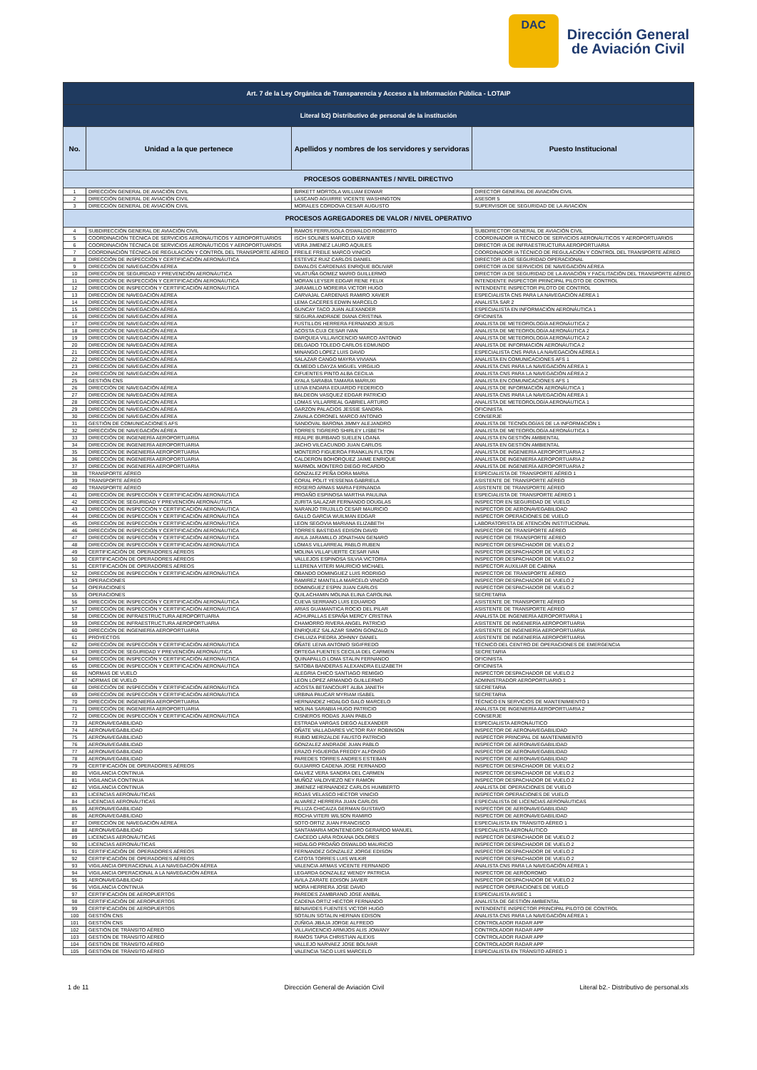DAC
Dirección General
de Aviación Civil
| Art. 7 de la Ley Orgánica de Transparencia y Acceso a la Información Pública - LOTAIP | | | |
| Literal b2) Distributivo de personal de la institución | | | |
| No. | Unidad a la que pertenece | Apellidos y nombres de los servidores y servidoras | Puesto Institucional |
| PROCESOS GOBERNANTES / NIVEL DIRECTIVO | | | |
| 1 | DIRECCIÓN GENERAL DE AVIACIÓN CIVIL | BIRKETT MORTOLA WILLIAM EDWAR | DIRECTOR GENERAL DE AVIACIÓN CIVIL |
| 2 | DIRECCIÓN GENERAL DE AVIACIÓN CIVIL | LASCANO AGUIRRE VICENTE WASHINGTON | ASESOR 5 |
| 3 | DIRECCIÓN GENERAL DE AVIACIÓN CIVIL | MORALES CORDOVA CESAR AUGUSTO | SUPERVISOR DE SEGURIDAD DE LA AVIACIÓN |
| PROCESOS AGREGADORES DE VALOR / NIVEL OPERATIVO | | | |
| 4 | SUBDIRECCIÓN GENERAL DE AVIACIÓN CIVIL | RAMOS FERRUSOLA OSWALDO ROBERTO | SUBDIRECTOR GENERAL DE AVIACIÓN CIVIL |
| 5 | COORDINACIÓN TÉCNICA DE SERVICIOS AERONÁUTICOS Y AEROPORTUARIOS | ISCH SOLINES MARCELO XAVIER | COORDINADOR /A TÉCNICO DE SERVICIOS AERONÁUTICOS Y AEROPORTUARIOS |
| 6 | COORDINACIÓN TÉCNICA DE SERVICIOS AERONÁUTICOS Y AEROPORTUARIOS | VERA JIMENEZ LAURO AQUILES | DIRECTOR /A DE INFRAESTRUCTURA AEROPORTUARIA |
| 7 | COORDINACIÓN TÉCNICA DE REGULACIÓN Y CONTROL DEL TRANSPORTE AÉREO | FREILE FREILE MARCO VINICIO | COORDINADOR /A TÉCNICO DE REGULACIÓN Y CONTROL DEL TRANSPORTE AÉREO |
| 8 | DIRECCIÓN DE INSPECCIÓN Y CERTIFICACIÓN AERONÁUTICA | ESTEVEZ RUIZ CARLOS DANIEL | DIRECTOR /A DE SEGURIDAD OPERACIONAL |
| 9 | DIRECCIÓN DE NAVEGACIÓN AÉREA | DAVALOS CARDENAS ENRIQUE BOLIVAR | DIRECTOR /A DE SERVICIOS DE NAVEGACIÓN AÉREA |
| 10 | DIRECCIÓN DE SEGURIDAD Y PREVENCIÓN AERONÁUTICA | VILATUÑA GOMEZ MARIO GUILLERMO | DIRECTOR /A DE SEGURIDAD DE LA AVIACIÓN Y FACILITACIÓN DEL TRANSPORTE AÉREO |
| 11 | DIRECCIÓN DE INSPECCIÓN Y CERTIFICACIÓN AERONÁUTICA | MORAN LEYSER EDGAR RENE FELIX | INTENDENTE INSPECTOR PRINCIPAL PILOTO DE CONTROL |
| 12 | DIRECCIÓN DE INSPECCIÓN Y CERTIFICACIÓN AERONÁUTICA | JARAMILLO MOREIRA VICTOR HUGO | INTENDENTE INSPECTOR PILOTO DE CONTROL |
| 13 | DIRECCIÓN DE NAVEGACIÓN AÉREA | CARVAJAL CARDENAS RAMIRO XAVIER | ESPECIALISTA CNS PARA LA NAVEGACIÓN AÉREA 1 |
| 14 | DIRECCIÓN DE NAVEGACIÓN AÉREA | LEMA CACERES EDWIN MARCELO | ANALISTA SAR 2 |
| 15 | DIRECCIÓN DE NAVEGACIÓN AÉREA | GUNCAY TACO JUAN ALEXANDER | ESPECIALISTA EN INFORMACIÓN AERONÁUTICA 1 |
| 16 | DIRECCIÓN DE NAVEGACIÓN AÉREA | SEGURA ANDRADE DIANA CRISTINA | OFICINISTA |
| 17 | DIRECCIÓN DE NAVEGACIÓN AÉREA | FUSTILLOS HERRERA FERNANDO JESUS | ANALISTA DE METEOROLOGÍA AERONÁUTICA 2 |
| 18 | DIRECCIÓN DE NAVEGACIÓN AÉREA | ACOSTA CUJI CESAR IVAN | ANALISTA DE METEOROLOGÍA AERONÁUTICA 2 |
| 19 | DIRECCIÓN DE NAVEGACIÓN AÉREA | DARQUEA VILLAVICENCIO MARCO ANTONIO | ANALISTA DE METEOROLOGÍA AERONÁUTICA 2 |
| 20 | DIRECCIÓN DE NAVEGACIÓN AÉREA | DELGADO TOLEDO CARLOS EDMUNDO | ANALISTA DE INFORMACIÓN AERONÁUTICA 2 |
| 21 | DIRECCIÓN DE NAVEGACIÓN AÉREA | MINANGO LOPEZ LUIS DAVID | ESPECIALISTA CNS PARA LA NAVEGACIÓN AÉREA 1 |
| 22 | DIRECCIÓN DE NAVEGACIÓN AÉREA | SALAZAR CANGO MAYRA VIVIANA | ANALISTA EN COMUNICACIONES AFS 1 |
| 23 | DIRECCIÓN DE NAVEGACIÓN AÉREA | OLMEDO LOAYZA MIGUEL VIRGILIO | ANALISTA CNS PARA LA NAVEGACIÓN AÉREA 1 |
| 24 | DIRECCIÓN DE NAVEGACIÓN AÉREA | CIFUENTES PINTO ALBA CECILIA | ANALISTA CNS PARA LA NAVEGACIÓN AÉREA 2 |
| 25 | GESTIÓN CNS | AYALA SARABIA TAMARA MARIUXI | ANALISTA EN COMUNICACIONES AFS 1 |
| 26 | DIRECCIÓN DE NAVEGACIÓN AÉREA | LEIVA ENDARA EDUARDO FEDERICO | ANALISTA DE INFORMACIÓN AERONÁUTICA 1 |
| 27 | DIRECCIÓN DE NAVEGACIÓN AÉREA | BALDEON VASQUEZ EDGAR PATRICIO | ANALISTA CNS PARA LA NAVEGACIÓN AÉREA 1 |
| 28 | DIRECCIÓN DE NAVEGACIÓN AÉREA | LOMAS VILLARREAL GABRIEL ARTURO | ANALISTA DE METEOROLOGÍA AERONÁUTICA 1 |
| 29 | DIRECCIÓN DE NAVEGACIÓN AÉREA | GARZON PALACIOS JESSIE SANDRA | OFICINISTA |
| 30 | DIRECCIÓN DE NAVEGACIÓN AÉREA | ZAVALA CORONEL MARCO ANTONIO | CONSERJE |
| 31 | GESTIÓN DE COMUNICACIONES AFS | SANDOVAL BARONA JIMMY ALEJANDRO | ANALISTA DE TECNOLOGÍAS DE LA INFORMACIÓN 1 |
| 32 | DIRECCIÓN DE NAVEGACIÓN AÉREA | TORRES TIGRERO SHIRLEY LISBETH | ANALISTA DE METEOROLOGÍA AERONÁUTICA 1 |
| 33 | DIRECCIÓN DE INGENIERÍA AEROPORTUARIA | REALPE BURBANO SUELEN LOANA | ANALISTA EN GESTIÓN AMBIENTAL |
| 34 | DIRECCIÓN DE INGENIERÍA AEROPORTUARIA | JACHO VILCACUNDO JUAN CARLOS | ANALISTA EN GESTIÓN AMBIENTAL |
| 35 | DIRECCIÓN DE INGENIERÍA AEROPORTUARIA | MONTERO FIGUEROA FRANKLIN FULTON | ANALISTA DE INGENIERÍA AEROPORTUARIA 2 |
| 36 | DIRECCIÓN DE INGENIERÍA AEROPORTUARIA | CALDERON BOHORQUEZ JAIME ENRIQUE | ANALISTA DE INGENIERÍA AEROPORTUARIA 2 |
| 37 | DIRECCIÓN DE INGENIERÍA AEROPORTUARIA | MARMOL MONTERO DIEGO RICARDO | ANALISTA DE INGENIERÍA AEROPORTUARIA 2 |
| 38 | TRANSPORTE AÉREO | GONZALEZ PEÑA DORA MARIA | ESPECIALISTA DE TRANSPORTE AÉREO 1 |
| 39 | TRANSPORTE AÉREO | CORAL POLIT YESSENIA GABRIELA | ASISTENTE DE TRANSPORTE AÉREO |
| 40 | TRANSPORTE AÉREO | ROSERO ARMAS MARIA FERNANDA | ASISTENTE DE TRANSPORTE AÉREO |
| 41 | DIRECCIÓN DE INSPECCIÓN Y CERTIFICACIÓN AERONÁUTICA | PROAÑO ESPINOSA MARTHA PAULINA | ESPECIALISTA DE TRANSPORTE AÉREO 1 |
| 42 | DIRECCIÓN DE SEGURIDAD Y PREVENCIÓN AERONÁUTICA | ZURITA SALAZAR FERNANDO DOUGLAS | INSPECTOR EN SEGURIDAD DE VUELO |
| 43 | DIRECCIÓN DE INSPECCIÓN Y CERTIFICACIÓN AERONÁUTICA | NARANJO TRUJILLO CESAR MAURICIO | INSPECTOR DE AERONAVEGABILIDAD |
| 44 | DIRECCIÓN DE INSPECCIÓN Y CERTIFICACIÓN AERONÁUTICA | GALLO GARCIA WUILMAN EDGAR | INSPECTOR OPERACIONES DE VUELO |
| 45 | DIRECCIÓN DE INSPECCIÓN Y CERTIFICACIÓN AERONÁUTICA | LEON SEGOVIA MARIANA ELIZABETH | LABORATORISTA DE ATENCIÓN INSTITUCIONAL |
| 46 | DIRECCIÓN DE INSPECCIÓN Y CERTIFICACIÓN AERONÁUTICA | TORRES BASTIDAS EDISON DAVID | INSPECTOR DE TRANSPORTE AÉREO |
| 47 | DIRECCIÓN DE INSPECCIÓN Y CERTIFICACIÓN AERONÁUTICA | AVILA JARAMILLO JONATHAN GENARO | INSPECTOR DE TRANSPORTE AÉREO |
| 48 | DIRECCIÓN DE INSPECCIÓN Y CERTIFICACIÓN AERONÁUTICA | LOMAS VILLARREAL PABLO RUBEN | INSPECTOR DESPACHADOR DE VUELO 2 |
| 49 | CERTIFICACIÓN DE OPERADORES AÉREOS | MOLINA VILLAFUERTE CESAR IVAN | INSPECTOR DESPACHADOR DE VUELO 2 |
| 50 | CERTIFICACIÓN DE OPERADORES AÉREOS | VALLEJOS ESPINOSA SILVIA VICTORIA | INSPECTOR DESPACHADOR DE VUELO 2 |
| 51 | CERTIFICACIÓN DE OPERADORES AÉREOS | LLERENA VITERI MAURICIO MICHAEL | INSPECTOR AUXILIAR DE CABINA |
| 52 | DIRECCIÓN DE INSPECCIÓN Y CERTIFICACIÓN AERONÁUTICA | OBANDO DOMINGUEZ LUIS RODRIGO | INSPECTOR DE TRANSPORTE AÉREO |
| 53 | OPERACIONES | RAMIREZ MANTILLA MARCELO VINICIO | INSPECTOR DESPACHADOR DE VUELO 2 |
| 54 | OPERACIONES | DOMINGUEZ ESPIN JUAN CARLOS | INSPECTOR DESPACHADOR DE VUELO 2 |
| 55 | OPERACIONES | QUILACHAMIN MOLINA ELINA CAROLINA | SECRETARIA |
| 56 | DIRECCIÓN DE INSPECCIÓN Y CERTIFICACIÓN AERONÁUTICA | CUEVA SERRANO LUIS EDUARDO | ASISTENTE DE TRANSPORTE AÉREO |
| 57 | DIRECCIÓN DE INSPECCIÓN Y CERTIFICACIÓN AERONÁUTICA | ARIAS GUAMANTICA ROCIO DEL PILAR | ASISTENTE DE TRANSPORTE AÉREO |
| 58 | DIRECCIÓN DE INFRAESTRUCTURA AEROPORTUARIA | ACHUPALLAS ESPAÑA MERCY CRISTINA | ANALISTA DE INGENIERÍA AEROPORTIARIA 1 |
| 59 | DIRECCIÓN DE INFRAESTRUCTURA AEROPORTUARIA | CHAMORRO RIVERA ANGEL PATRICIO | ASISTENTE DE INGENIERÍA AEROPORTUARIA |
| 60 | DIRECCIÓN DE INGENIERÍA AEROPORTUARIA | ENRIQUEZ SALAZAR SIMON GONZALO | ASISTENTE DE INGENIERÍA AEROPORTUARIA |
| 61 | PROYECTOS | CHILUIZA PIEDRA JOHNNY DANIEL | ASISTENTE DE INGENIERÍA AEROPORTUARIA |
| 62 | DIRECCIÓN DE INSPECCIÓN Y CERTIFICACIÓN AERONÁUTICA | OÑATE LEIVA ANTONIO SIGIFREDO | TÉCNICO DEL CENTRO DE OPERACIONES DE EMERGENCIA |
| 63 | DIRECCIÓN DE SEGURIDAD Y PREVENCIÓN AERONÁUTICA | ORTEGA FUENTES CECILIA DEL CARMEN | SECRETARIA |
| 64 | DIRECCIÓN DE INSPECCIÓN Y CERTIFICACIÓN AERONÁUTICA | QUINAPALLO LOMA STALIN FERNANDO | OFICINISTA |
| 65 | DIRECCIÓN DE INSPECCIÓN Y CERTIFICACIÓN AERONÁUTICA | SATOBA BANDERAS ALEXANDRA ELIZABETH | OFICINISTA |
| 66 | NORMAS DE VUELO | ALEGRIA CHICO SANTIAGO REMIGIO | INSPECTOR DESPACHADOR DE VUELO 2 |
| 67 | NORMAS DE VUELO | LEON LOPEZ ARMANDO GUILLERMO | ADMINISTRADOR AEROPORTUARIO 1 |
| 68 | DIRECCIÓN DE INSPECCIÓN Y CERTIFICACIÓN AERONÁUTICA | ACOSTA BETANCOURT ALBA JANETH | SECRETARIA |
| 69 | DIRECCIÓN DE INSPECCIÓN Y CERTIFICACIÓN AERONÁUTICA | URBINA PAUCAR MYRIAM ISABEL | SECRETARIA |
| 70 | DIRECCIÓN DE INGENIERÍA AEROPORTUARIA | HERNANDEZ HIDALGO GALO MARCELO | TÉCNICO EN SERVICIOS DE MANTENIMIENTO 1 |
| 71 | DIRECCIÓN DE INGENIERÍA AEROPORTUARIA | MOLINA SARABIA HUGO PATRICIO | ANALISTA DE INGENIERÍA AEROPORTUARIA 2 |
| 72 | DIRECCIÓN DE INSPECCIÓN Y CERTIFICACIÓN AERONÁUTICA | CISNEROS RODAS JUAN PABLO | CONSERJE |
| 73 | AERONAVEGABILIDAD | ESTRADA VARGAS DIEGO ALEXANDER | ESPECIALISTA AERONÁUTICO |
| 74 | AERONAVEGABILIDAD | OÑATE VALLADARES VICTOR RAY ROBINSON | INSPECTOR DE AERONAVEGABILIDAD |
| 75 | AERONAVEGABILIDAD | RUBIO MERIZALDE FAUSTO PATRICIO | INSPECTOR PRINCIPAL DE MANTENIMIENTO |
| 76 | AERONAVEGABILIDAD | GONZALEZ ANDRADE JUAN PABLO | INSPECTOR DE AERONAVEGABILIDAD |
| 77 | AERONAVEGABILIDAD | ERAZO FIGUEROA FREDDY ALFONSO | INSPECTOR DE AERONAVEGABILIDAD |
| 78 | AERONAVEGABILIDAD | PAREDES TORRES ANDRES ESTEBAN | INSPECTOR DE AERONAVEGABILIDAD |
| 79 | CERTIFICACIÓN DE OPERADORES AÉREOS | GUIJARRO CADENA JOSE FERNANDO | INSPECTOR DESPACHADOR DE VUELO 2 |
| 80 | VIGILANCIA CONTINUA | GALVEZ VERA SANDRA DEL CARMEN | INSPECTOR DESPACHADOR DE VUELO 2 |
| 81 | VIGILANCIA CONTINUA | MUÑOZ VALDIVIEZO NEY RAMON | INSPECTOR DESPACHADOR DE VUELO 2 |
| 82 | VIGILANCIA CONTINUA | JIMENEZ HERNANDEZ CARLOS HUMBERTO | ANALISTA DE OPERACIONES DE VUELO |
| 83 | LICENCIAS AERONÁUTICAS | ROJAS VELASCO HECTOR VINICIO | INSPECTOR OPERACIONES DE VUELO |
| 84 | LICENCIAS AERONÁUTICAS | ALVAREZ HERRERA JUAN CARLOS | ESPECIALISTA DE LICENCIAS AERONÁUTICAS |
| 85 | AERONAVEGABILIDAD | PILLIZA CHICAIZA GERMAN GUSTAVO | INSPECTOR DE AERONAVEGABILIDAD |
| 86 | AERONAVEGABILIDAD | ROCHA VITERI WILSON RAMIRO | INSPECTOR DE AERONAVEGABILIDAD |
| 87 | DIRECCIÓN DE NAVEGACIÓN AÉREA | SOTO ORTIZ JUAN FRANCISCO | ESPECIALISTA EN TRÁNSITO AÉREO 1 |
| 88 | AERONAVEGABILIDAD | SANTAMARIA MONTENEGRO GERARDO MANUEL | ESPECIALISTA AERONÁUTICO |
| 89 | LICENCIAS AERONÁUTICAS | CAICEDO LARA ROXANA DOLORES | INSPECTOR DESPACHADOR DE VUELO 2 |
| 90 | LICENCIAS AERONÁUTICAS | HIDALGO PROAÑO OSWALDO MAURICIO | INSPECTOR DESPACHADOR DE VUELO 2 |
| 91 | CERTIFICACIÓN DE OPERADORES AÉREOS | FERNANDEZ GONZALEZ JORGE EDISON | INSPECTOR DESPACHADOR DE VUELO 2 |
| 92 | CERTIFICACIÓN DE OPERADORES AÉREOS | CATOTA TORRES LUIS WILKIR | INSPECTOR DESPACHADOR DE VUELO 2 |
| 93 | VIGILANCIA OPERACIONAL A LA NAVEGACIÓN AÉREA | VALENCIA ARMAS VICENTE FERNANDO | ANALISTA CNS PARA LA NAVEGACIÓN AÉREA 1 |
| 94 | VIGILANCIA OPERACIONAL A LA NAVEGACIÓN AÉREA | LEGARDA GONZALEZ WENDY PATRICIA | INSPECTOR DE AERÓDROMO |
| 95 | AERONAVEGABILIDAD | AVILA ZARATE EDISON JAVIER | INSPECTOR DESPACHADOR DE VUELO 2 |
| 96 | VIGILANCIA CONTINUA | MORA HERRERA JOSE DAVID | INSPECTOR OPERACIONES DE VUELO |
| 97 | CERTIFICACIÓN DE AEROPUERTOS | PAREDES ZAMBRANO JOSE ANIBAL | ESPECIALISTA AVSEC 1 |
| 98 | CERTIFICACIÓN DE AEROPUERTOS | CADENA ORTIZ HECTOR FERNANDO | ANALISTA DE GESTIÓN AMBIENTAL |
| 99 | CERTIFICACIÓN DE AEROPUERTOS | BENAVIDES FUENTES VICTOR HUGO | INTENDENTE INSPECTOR PRINCIPAL PILOTO DE CONTROL |
| 100 | GESTIÓN CNS | SOTALIN SOTALIN HERNAN EDISON | ANALISTA CNS PARA LA NAVEGACIÓN AÉREA 1 |
| 101 | GESTIÓN CNS | ZUÑIGA JIBAJA JORGE ALFREDO | CONTROLADOR RADAR APP |
| 102 | GESTIÓN DE TRÁNSITO AÉREO | VILLAVICENCIO ARMIJOS ALIS JOWANY | CONTROLADOR RADAR APP |
| 103 | GESTIÓN DE TRÁNSITO AÉREO | RAMOS TAPIA CHRISTIAN ALEXIS | CONTROLADOR RADAR APP |
| 104 | GESTIÓN DE TRÁNSITO AÉREO | VALLEJO NARVAEZ JOSE BOLIVAR | CONTROLADOR RADAR APP |
| 105 | GESTIÓN DE TRÁNSITO AÉREO | VALENCIA TACO LUIS MARCELO | ESPECIALISTA EN TRÁNSITO AÉREO 1 |
1 de 11 Dirección General de Aviación Civil Literal b2.- Distributivo de personal.xls